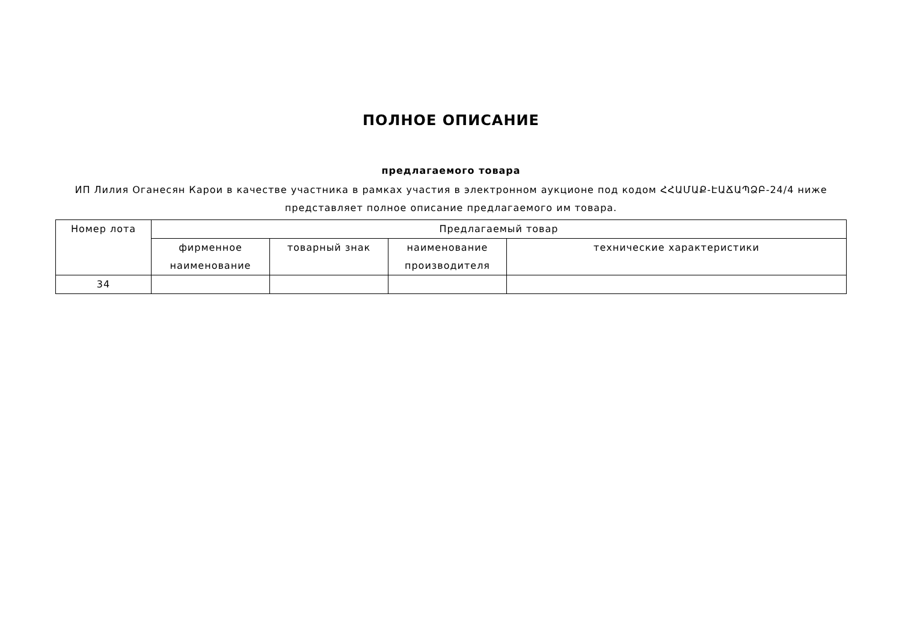ПОЛНОЕ ОПИСАНИЕ
предлагаемого товара
ИП Лилия Оганесян Карои в качестве участника в рамках участия в электронном аукционе под кодом ՀՀԱՄԱՔ-ԷԱՃԱՊՁԲ-24/4 ниже представляет полное описание предлагаемого им товара.
| Номер лота | Предлагаемый товар | | | |
| --- | --- | --- | --- | --- |
| | фирменное наименование | товарный знак | наименование производителя | технические характеристики |
| 34 | | | | |